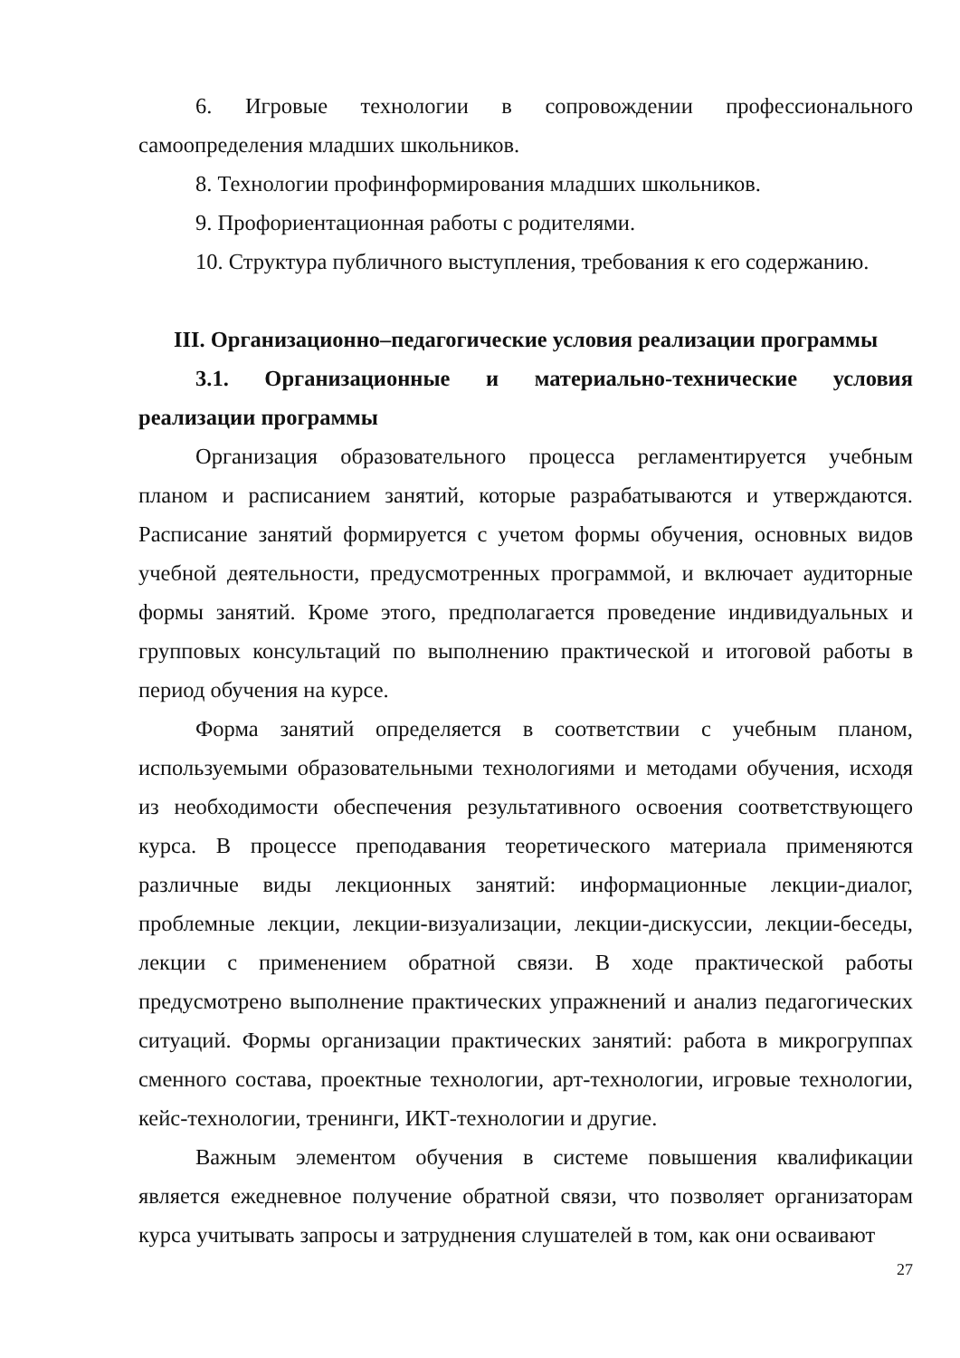6. Игровые технологии в сопровождении профессионального самоопределения младших школьников.
8. Технологии профинформирования младших школьников.
9. Профориентационная работы с родителями.
10. Структура публичного выступления, требования к его содержанию.
III. Организационно–педагогические условия реализации программы
3.1. Организационные и материально-технические условия реализации программы
Организация образовательного процесса регламентируется учебным планом и расписанием занятий, которые разрабатываются и утверждаются. Расписание занятий формируется с учетом формы обучения, основных видов учебной деятельности, предусмотренных программой, и включает аудиторные формы занятий. Кроме этого, предполагается проведение индивидуальных и групповых консультаций по выполнению практической и итоговой работы в период обучения на курсе.
Форма занятий определяется в соответствии с учебным планом, используемыми образовательными технологиями и методами обучения, исходя из необходимости обеспечения результативного освоения соответствующего курса. В процессе преподавания теоретического материала применяются различные виды лекционных занятий: информационные лекции-диалог, проблемные лекции, лекции-визуализации, лекции-дискуссии, лекции-беседы, лекции с применением обратной связи. В ходе практической работы предусмотрено выполнение практических упражнений и анализ педагогических ситуаций. Формы организации практических занятий: работа в микрогруппах сменного состава, проектные технологии, арт-технологии, игровые технологии, кейс-технологии, тренинги, ИКТ-технологии и другие.
Важным элементом обучения в системе повышения квалификации является ежедневное получение обратной связи, что позволяет организаторам курса учитывать запросы и затруднения слушателей в том, как они осваивают
27